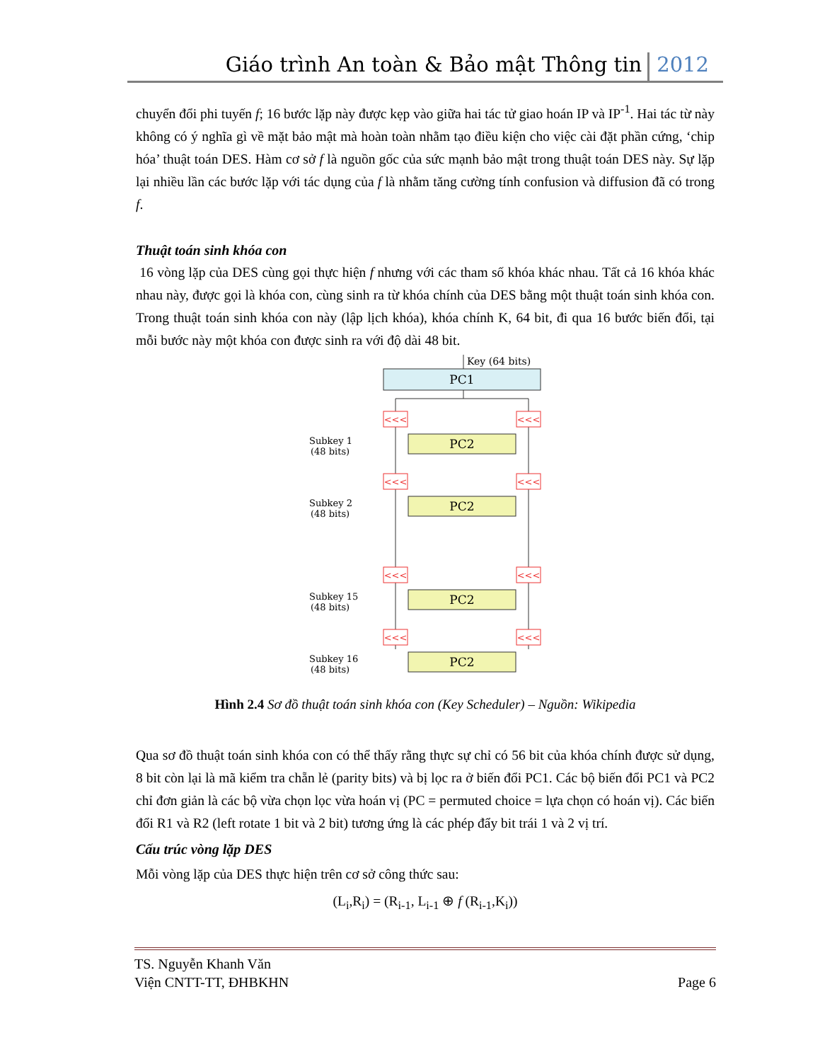Giáo trình An toàn & Bảo mật Thông tin 2012
chuyển đổi phi tuyến f; 16 bước lặp này được kẹp vào giữa hai tác tử giao hoán IP và IP<sup>-1</sup>. Hai tác từ này không có ý nghĩa gì về mặt bảo mật mà hoàn toàn nhằm tạo điều kiện cho việc cài đặt phần cứng, ‘chip hóa’ thuật toán DES. Hàm cơ sở f là nguồn gốc của sức mạnh bảo mật trong thuật toán DES này. Sự lặp lại nhiều lần các bước lặp với tác dụng của f là nhằm tăng cường tính confusion và diffusion đã có trong f.
Thuật toán sinh khóa con
16 vòng lặp của DES cùng gọi thực hiện f nhưng với các tham số khóa khác nhau. Tất cả 16 khóa khác nhau này, được gọi là khóa con, cùng sinh ra từ khóa chính của DES bằng một thuật toán sinh khóa con. Trong thuật toán sinh khóa con này (lập lịch khóa), khóa chính K, 64 bit, đi qua 16 bước biến đổi, tại mỗi bước này một khóa con được sinh ra với độ dài 48 bit.
Key (64 bits)
PC1
<<<
<<<
PC2
Subkey 1
(48 bits)
<<<
<<<
PC2
Subkey 2
(48 bits)
<<<
<<<
PC2
Subkey 15
(48 bits)
<<<
<<<
PC2
Subkey 16
(48 bits)
Hình 2.4 Sơ đồ thuật toán sinh khóa con (Key Scheduler) – Nguồn: Wikipedia
Qua sơ đồ thuật toán sinh khóa con có thể thấy rằng thực sự chỉ có 56 bit của khóa chính được sử dụng, 8 bit còn lại là mã kiểm tra chẵn lẻ (parity bits) và bị lọc ra ở biến đổi PC1. Các bộ biến đổi PC1 và PC2 chỉ đơn giản là các bộ vừa chọn lọc vừa hoán vị (PC = permuted choice = lựa chọn có hoán vị). Các biến đổi R1 và R2 (left rotate 1 bit và 2 bit) tương ứng là các phép đẩy bit trái 1 và 2 vị trí.
Cấu trúc vòng lặp DES
Mỗi vòng lặp của DES thực hiện trên cơ sở công thức sau:
(L<sub>i</sub>,R<sub>i</sub>) = (R<sub>i-1</sub>, L<sub>i-1</sub> ⊕ f (R<sub>i-1</sub>,K<sub>i</sub>))
TS. Nguyễn Khanh Văn
Viện CNTT-TT, ĐHBKHN
Page 6